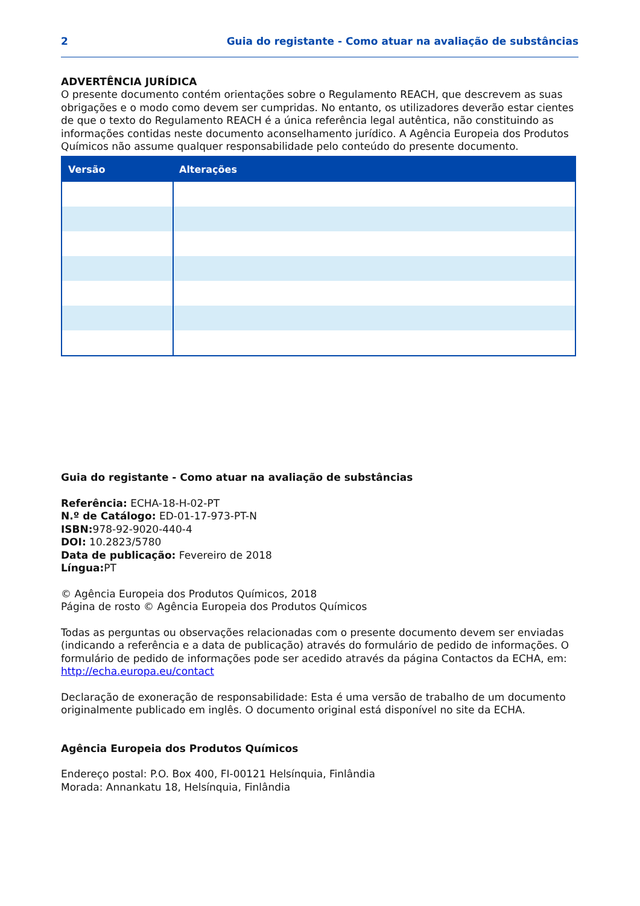2 Guia do registante - Como atuar na avaliação de substâncias
ADVERTÊNCIA JURÍDICA
O presente documento contém orientações sobre o Regulamento REACH, que descrevem as suas obrigações e o modo como devem ser cumpridas. No entanto, os utilizadores deverão estar cientes de que o texto do Regulamento REACH é a única referência legal autêntica, não constituindo as informações contidas neste documento aconselhamento jurídico. A Agência Europeia dos Produtos Químicos não assume qualquer responsabilidade pelo conteúdo do presente documento.
| Versão | Alterações |
| --- | --- |
Guia do registante - Como atuar na avaliação de substâncias
Referência: ECHA-18-H-02-PT
N.º de Catálogo: ED-01-17-973-PT-N
ISBN: 978-92-9020-440-4
DOI: 10.2823/5780
Data de publicação: Fevereiro de 2018
Língua: PT
© Agência Europeia dos Produtos Químicos, 2018
Página de rosto © Agência Europeia dos Produtos Químicos
Todas as perguntas ou observações relacionadas com o presente documento devem ser enviadas (indicando a referência e a data de publicação) através do formulário de pedido de informações. O formulário de pedido de informações pode ser acedido através da página Contactos da ECHA, em: http://echa.europa.eu/contact
Declaração de exoneração de responsabilidade: Esta é uma versão de trabalho de um documento originalmente publicado em inglês. O documento original está disponível no site da ECHA.
Agência Europeia dos Produtos Químicos
Endereço postal: P.O. Box 400, FI-00121 Helsínquia, Finlândia
Morada: Annankatu 18, Helsínquia, Finlândia